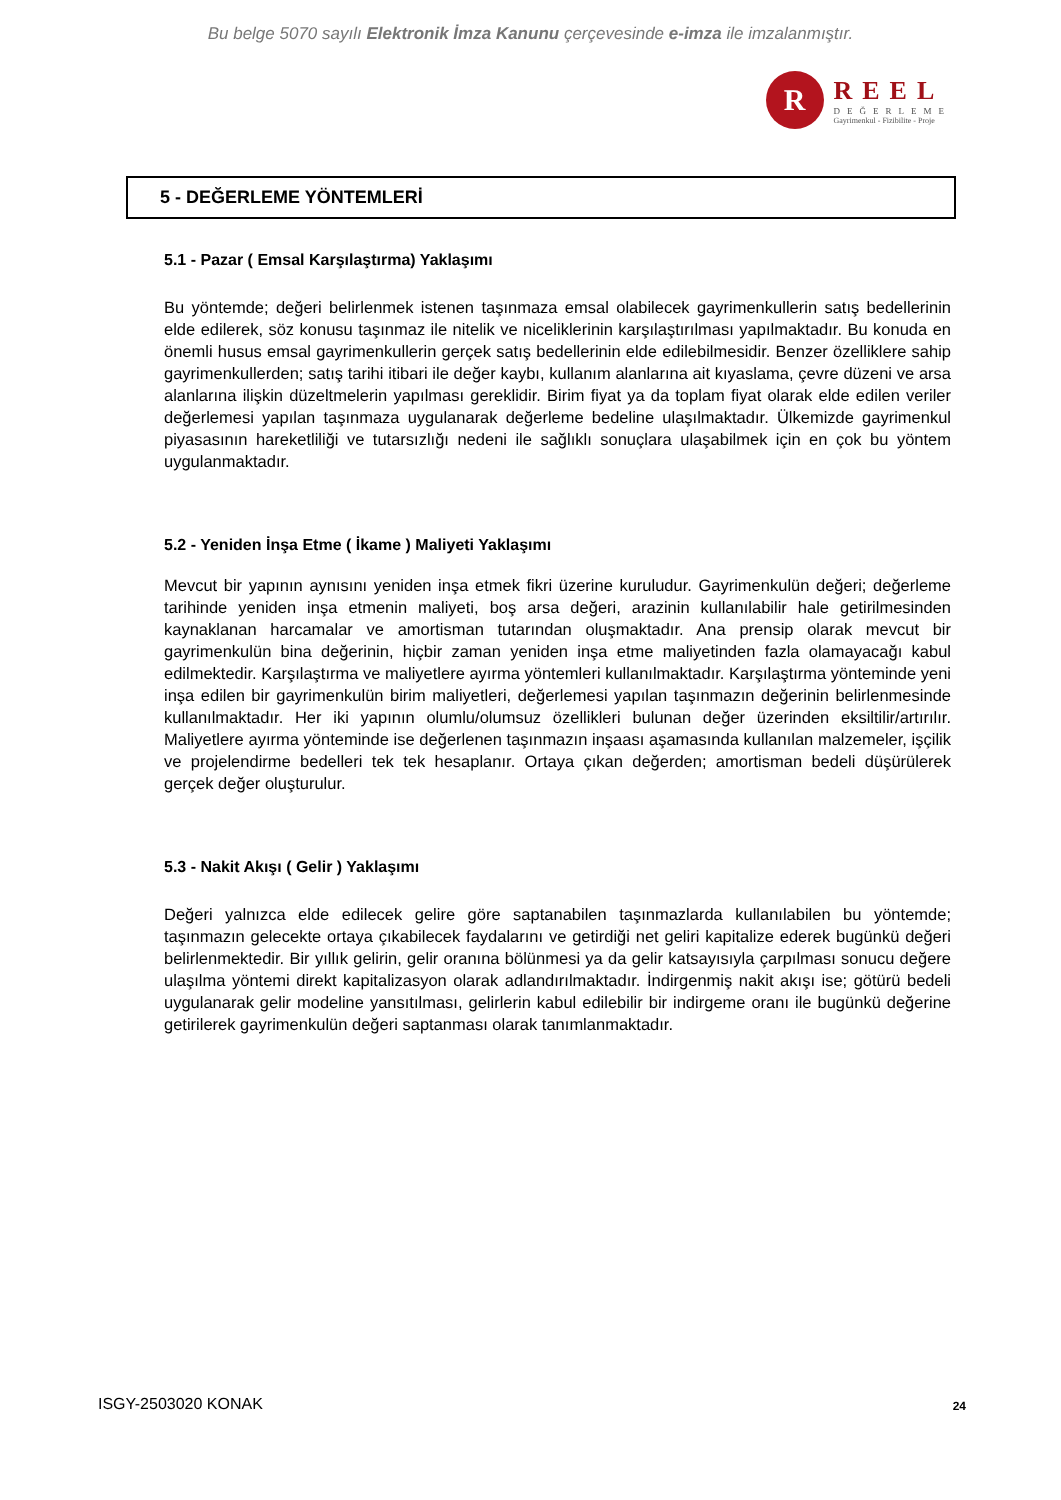Bu belge 5070 sayılı Elektronik İmza Kanunu çerçevesinde e-imza ile imzalanmıştır.
R
REEL
DEĞERLEME
Gayrimenkul - Fizibilite - Proje
5 - DEĞERLEME YÖNTEMLERİ
5.1 - Pazar ( Emsal Karşılaştırma) Yaklaşımı
Bu yöntemde; değeri belirlenmek istenen taşınmaza emsal olabilecek gayrimenkullerin satış bedellerinin elde edilerek, söz konusu taşınmaz ile nitelik ve niceliklerinin karşılaştırılması yapılmaktadır. Bu konuda en önemli husus emsal gayrimenkullerin gerçek satış bedellerinin elde edilebilmesidir. Benzer özelliklere sahip gayrimenkullerden; satış tarihi itibari ile değer kaybı, kullanım alanlarına ait kıyaslama, çevre düzeni ve arsa alanlarına ilişkin düzeltmelerin yapılması gereklidir. Birim fiyat ya da toplam fiyat olarak elde edilen veriler değerlemesi yapılan taşınmaza uygulanarak değerleme bedeline ulaşılmaktadır. Ülkemizde gayrimenkul piyasasının hareketliliği ve tutarsızlığı nedeni ile sağlıklı sonuçlara ulaşabilmek için en çok bu yöntem uygulanmaktadır.
5.2 - Yeniden İnşa Etme ( İkame ) Maliyeti Yaklaşımı
Mevcut bir yapının aynısını yeniden inşa etmek fikri üzerine kuruludur. Gayrimenkulün değeri; değerleme tarihinde yeniden inşa etmenin maliyeti, boş arsa değeri, arazinin kullanılabilir hale getirilmesinden kaynaklanan harcamalar ve amortisman tutarından oluşmaktadır. Ana prensip olarak mevcut bir gayrimenkulün bina değerinin, hiçbir zaman yeniden inşa etme maliyetinden fazla olamayacağı kabul edilmektedir. Karşılaştırma ve maliyetlere ayırma yöntemleri kullanılmaktadır. Karşılaştırma yönteminde yeni inşa edilen bir gayrimenkulün birim maliyetleri, değerlemesi yapılan taşınmazın değerinin belirlenmesinde kullanılmaktadır. Her iki yapının olumlu/olumsuz özellikleri bulunan değer üzerinden eksiltilir/artırılır. Maliyetlere ayırma yönteminde ise değerlenen taşınmazın inşaası aşamasında kullanılan malzemeler, işçilik ve projelendirme bedelleri tek tek hesaplanır. Ortaya çıkan değerden; amortisman bedeli düşürülerek gerçek değer oluşturulur.
5.3 - Nakit Akışı ( Gelir ) Yaklaşımı
Değeri yalnızca elde edilecek gelire göre saptanabilen taşınmazlarda kullanılabilen bu yöntemde; taşınmazın gelecekte ortaya çıkabilecek faydalarını ve getirdiği net geliri kapitalize ederek bugünkü değeri belirlenmektedir. Bir yıllık gelirin, gelir oranına bölünmesi ya da gelir katsayısıyla çarpılması sonucu değere ulaşılma yöntemi direkt kapitalizasyon olarak adlandırılmaktadır. İndirgenmiş nakit akışı ise; götürü bedeli uygulanarak gelir modeline yansıtılması, gelirlerin kabul edilebilir bir indirgeme oranı ile bugünkü değerine getirilerek gayrimenkulün değeri saptanması olarak tanımlanmaktadır.
ISGY-2503020 KONAK 24